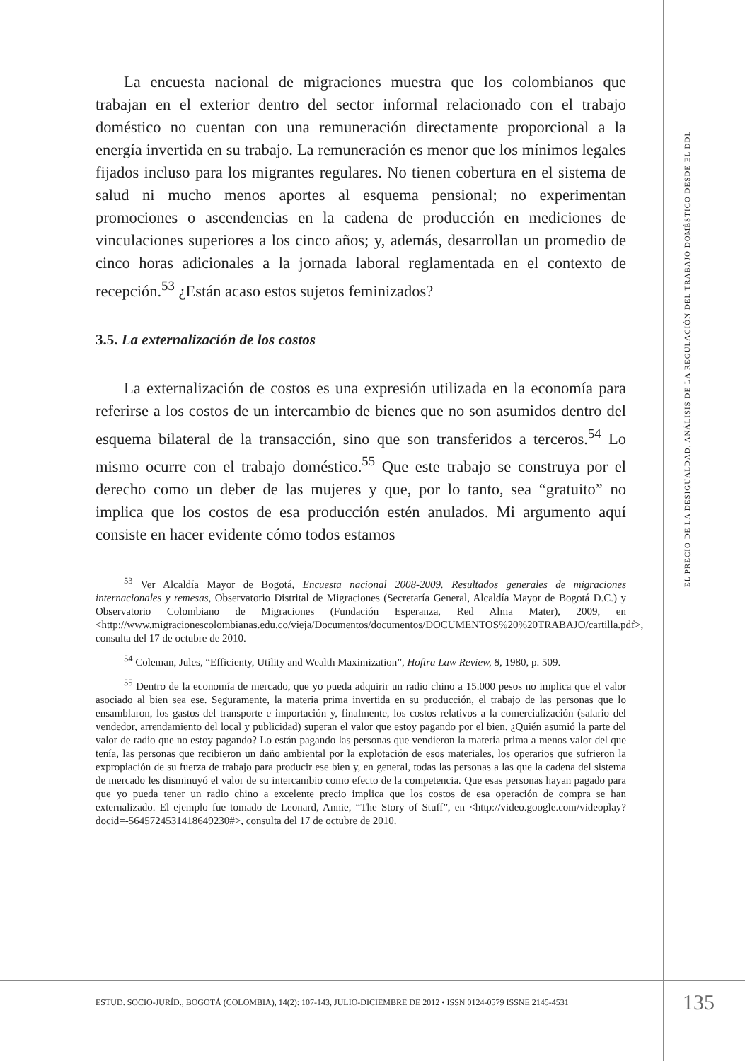La encuesta nacional de migraciones muestra que los colombianos que trabajan en el exterior dentro del sector informal relacionado con el trabajo doméstico no cuentan con una remuneración directamente proporcional a la energía invertida en su trabajo. La remuneración es menor que los mínimos legales fijados incluso para los migrantes regulares. No tienen cobertura en el sistema de salud ni mucho menos aportes al esquema pensional; no experimentan promociones o ascendencias en la cadena de producción en mediciones de vinculaciones superiores a los cinco años; y, además, desarrollan un promedio de cinco horas adicionales a la jornada laboral reglamentada en el contexto de recepción.<sup>53</sup> ¿Están acaso estos sujetos feminizados?
3.5. La externalización de los costos
La externalización de costos es una expresión utilizada en la economía para referirse a los costos de un intercambio de bienes que no son asumidos dentro del esquema bilateral de la transacción, sino que son transferidos a terceros.<sup>54</sup> Lo mismo ocurre con el trabajo doméstico.<sup>55</sup> Que este trabajo se construya por el derecho como un deber de las mujeres y que, por lo tanto, sea “gratuito” no implica que los costos de esa producción estén anulados. Mi argumento aquí consiste en hacer evidente cómo todos estamos
<sup>53</sup> Ver Alcaldía Mayor de Bogotá, Encuesta nacional 2008-2009. Resultados generales de migraciones internacionales y remesas, Observatorio Distrital de Migraciones (Secretaría General, Alcaldía Mayor de Bogotá D.C.) y Observatorio Colombiano de Migraciones (Fundación Esperanza, Red Alma Mater), 2009, en <http://www.migracionescolombianas.edu.co/vieja/Documentos/documentos/DOCUMENTOS%20%20TRABAJO/cartilla.pdf>, consulta del 17 de octubre de 2010.
<sup>54</sup> Coleman, Jules, “Efficienty, Utility and Wealth Maximization”, Hoftra Law Review, 8, 1980, p. 509.
<sup>55</sup> Dentro de la economía de mercado, que yo pueda adquirir un radio chino a 15.000 pesos no implica que el valor asociado al bien sea ese. Seguramente, la materia prima invertida en su producción, el trabajo de las personas que lo ensamblaron, los gastos del transporte e importación y, finalmente, los costos relativos a la comercialización (salario del vendedor, arrendamiento del local y publicidad) superan el valor que estoy pagando por el bien. ¿Quién asumió la parte del valor de radio que no estoy pagando? Lo están pagando las personas que vendieron la materia prima a menos valor del que tenía, las personas que recibieron un daño ambiental por la explotación de esos materiales, los operarios que sufrieron la expropiación de su fuerza de trabajo para producir ese bien y, en general, todas las personas a las que la cadena del sistema de mercado les disminuyó el valor de su intercambio como efecto de la competencia. Que esas personas hayan pagado para que yo pueda tener un radio chino a excelente precio implica que los costos de esa operación de compra se han externalizado. El ejemplo fue tomado de Leonard, Annie, “The Story of Stuff”, en <http://video.google.com/videoplay?docid=-5645724531418649230#>, consulta del 17 de octubre de 2010.
EL PRECIO DE LA DESIGUALDAD. ANÁLISIS DE LA REGULACIÓN DEL TRABAJO DOMÉSTICO DESDE EL DDL
ESTUD. SOCIO-JURÍD., BOGOTÁ (COLOMBIA), 14(2): 107-143, JULIO-DICIEMBRE DE 2012 • ISSN 0124-0579 ISSNE 2145-4531
135